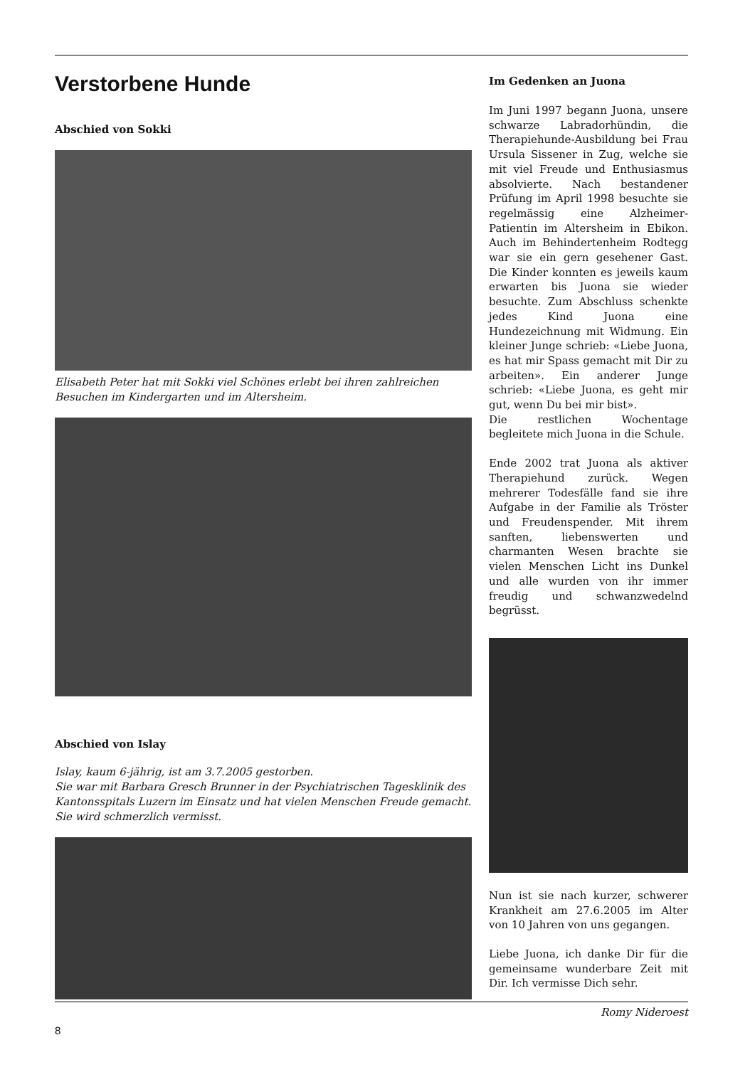Verstorbene Hunde
Abschied von Sokki
Elisabeth Peter hat mit Sokki viel Schönes erlebt bei ihren zahlreichen Besuchen im Kindergarten und im Altersheim.
Abschied von Islay
Islay, kaum 6-jährig, ist am 3.7.2005 gestorben.
Sie war mit Barbara Gresch Brunner in der Psychiatrischen Tagesklinik des Kantonsspitals Luzern im Einsatz und hat vielen Menschen Freude gemacht.
Sie wird schmerzlich vermisst.
Im Gedenken an Juona
Im Juni 1997 begann Juona, unsere schwarze Labradorhündin, die Therapiehunde-Ausbildung bei Frau Ursula Sissener in Zug, welche sie mit viel Freude und Enthusiasmus absolvierte. Nach bestandener Prüfung im April 1998 besuchte sie regelmässig eine Alzheimer-Patientin im Altersheim in Ebikon. Auch im Behindertenheim Rodtegg war sie ein gern gesehener Gast. Die Kinder konnten es jeweils kaum erwarten bis Juona sie wieder besuchte. Zum Abschluss schenkte jedes Kind Juona eine Hundezeichnung mit Widmung. Ein kleiner Junge schrieb: «Liebe Juona, es hat mir Spass gemacht mit Dir zu arbeiten». Ein anderer Junge schrieb: «Liebe Juona, es geht mir gut, wenn Du bei mir bist».
Die restlichen Wochentage begleitete mich Juona in die Schule.
Ende 2002 trat Juona als aktiver Therapiehund zurück. Wegen mehrerer Todesfälle fand sie ihre Aufgabe in der Familie als Tröster und Freudenspender. Mit ihrem sanften, liebenswerten und charmanten Wesen brachte sie vielen Menschen Licht ins Dunkel und alle wurden von ihr immer freudig und schwanzwedelnd begrüsst.
Nun ist sie nach kurzer, schwerer Krankheit am 27.6.2005 im Alter von 10 Jahren von uns gegangen.
Liebe Juona, ich danke Dir für die gemeinsame wunderbare Zeit mit Dir. Ich vermisse Dich sehr.
Romy Nideroest
8